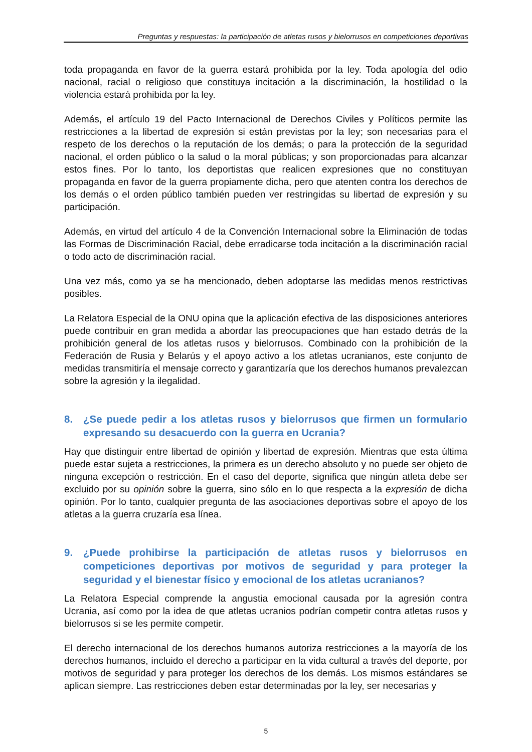Preguntas y respuestas: la participación de atletas rusos y bielorrusos en competiciones deportivas
toda propaganda en favor de la guerra estará prohibida por la ley. Toda apología del odio nacional, racial o religioso que constituya incitación a la discriminación, la hostilidad o la violencia estará prohibida por la ley.
Además, el artículo 19 del Pacto Internacional de Derechos Civiles y Políticos permite las restricciones a la libertad de expresión si están previstas por la ley; son necesarias para el respeto de los derechos o la reputación de los demás; o para la protección de la seguridad nacional, el orden público o la salud o la moral públicas; y son proporcionadas para alcanzar estos fines. Por lo tanto, los deportistas que realicen expresiones que no constituyan propaganda en favor de la guerra propiamente dicha, pero que atenten contra los derechos de los demás o el orden público también pueden ver restringidas su libertad de expresión y su participación.
Además, en virtud del artículo 4 de la Convención Internacional sobre la Eliminación de todas las Formas de Discriminación Racial, debe erradicarse toda incitación a la discriminación racial o todo acto de discriminación racial.
Una vez más, como ya se ha mencionado, deben adoptarse las medidas menos restrictivas posibles.
La Relatora Especial de la ONU opina que la aplicación efectiva de las disposiciones anteriores puede contribuir en gran medida a abordar las preocupaciones que han estado detrás de la prohibición general de los atletas rusos y bielorrusos. Combinado con la prohibición de la Federación de Rusia y Belarús y el apoyo activo a los atletas ucranianos, este conjunto de medidas transmitiría el mensaje correcto y garantizaría que los derechos humanos prevalezcan sobre la agresión y la ilegalidad.
8. ¿Se puede pedir a los atletas rusos y bielorrusos que firmen un formulario expresando su desacuerdo con la guerra en Ucrania?
Hay que distinguir entre libertad de opinión y libertad de expresión. Mientras que esta última puede estar sujeta a restricciones, la primera es un derecho absoluto y no puede ser objeto de ninguna excepción o restricción. En el caso del deporte, significa que ningún atleta debe ser excluido por su opinión sobre la guerra, sino sólo en lo que respecta a la expresión de dicha opinión. Por lo tanto, cualquier pregunta de las asociaciones deportivas sobre el apoyo de los atletas a la guerra cruzaría esa línea.
9. ¿Puede prohibirse la participación de atletas rusos y bielorrusos en competiciones deportivas por motivos de seguridad y para proteger la seguridad y el bienestar físico y emocional de los atletas ucranianos?
La Relatora Especial comprende la angustia emocional causada por la agresión contra Ucrania, así como por la idea de que atletas ucranios podrían competir contra atletas rusos y bielorrusos si se les permite competir.
El derecho internacional de los derechos humanos autoriza restricciones a la mayoría de los derechos humanos, incluido el derecho a participar en la vida cultural a través del deporte, por motivos de seguridad y para proteger los derechos de los demás. Los mismos estándares se aplican siempre. Las restricciones deben estar determinadas por la ley, ser necesarias y
5